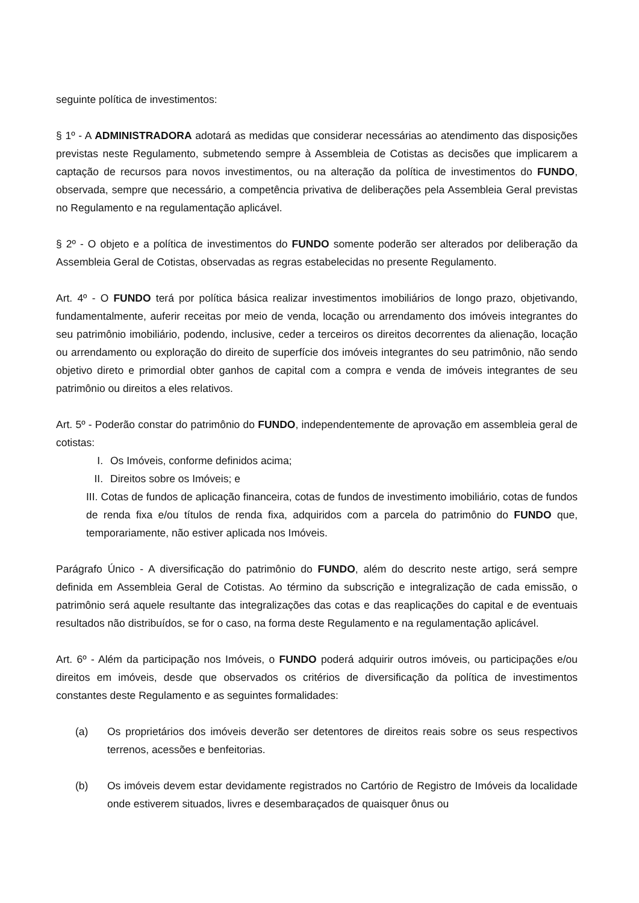seguinte política de investimentos:
§ 1º - A ADMINISTRADORA adotará as medidas que considerar necessárias ao atendimento das disposições previstas neste Regulamento, submetendo sempre à Assembleia de Cotistas as decisões que implicarem a captação de recursos para novos investimentos, ou na alteração da política de investimentos do FUNDO, observada, sempre que necessário, a competência privativa de deliberações pela Assembleia Geral previstas no Regulamento e na regulamentação aplicável.
§ 2º - O objeto e a política de investimentos do FUNDO somente poderão ser alterados por deliberação da Assembleia Geral de Cotistas, observadas as regras estabelecidas no presente Regulamento.
Art. 4º - O FUNDO terá por política básica realizar investimentos imobiliários de longo prazo, objetivando, fundamentalmente, auferir receitas por meio de venda, locação ou arrendamento dos imóveis integrantes do seu patrimônio imobiliário, podendo, inclusive, ceder a terceiros os direitos decorrentes da alienação, locação ou arrendamento ou exploração do direito de superfície dos imóveis integrantes do seu patrimônio, não sendo objetivo direto e primordial obter ganhos de capital com a compra e venda de imóveis integrantes de seu patrimônio ou direitos a eles relativos.
Art. 5º - Poderão constar do patrimônio do FUNDO, independentemente de aprovação em assembleia geral de cotistas:
I. Os Imóveis, conforme definidos acima;
II. Direitos sobre os Imóveis; e
III. Cotas de fundos de aplicação financeira, cotas de fundos de investimento imobiliário, cotas de fundos de renda fixa e/ou títulos de renda fixa, adquiridos com a parcela do patrimônio do FUNDO que, temporariamente, não estiver aplicada nos Imóveis.
Parágrafo Único - A diversificação do patrimônio do FUNDO, além do descrito neste artigo, será sempre definida em Assembleia Geral de Cotistas. Ao término da subscrição e integralização de cada emissão, o patrimônio será aquele resultante das integralizações das cotas e das reaplicações do capital e de eventuais resultados não distribuídos, se for o caso, na forma deste Regulamento e na regulamentação aplicável.
Art. 6º - Além da participação nos Imóveis, o FUNDO poderá adquirir outros imóveis, ou participações e/ou direitos em imóveis, desde que observados os critérios de diversificação da política de investimentos constantes deste Regulamento e as seguintes formalidades:
(a) Os proprietários dos imóveis deverão ser detentores de direitos reais sobre os seus respectivos terrenos, acessões e benfeitorias.
(b) Os imóveis devem estar devidamente registrados no Cartório de Registro de Imóveis da localidade onde estiverem situados, livres e desembaraçados de quaisquer ônus ou